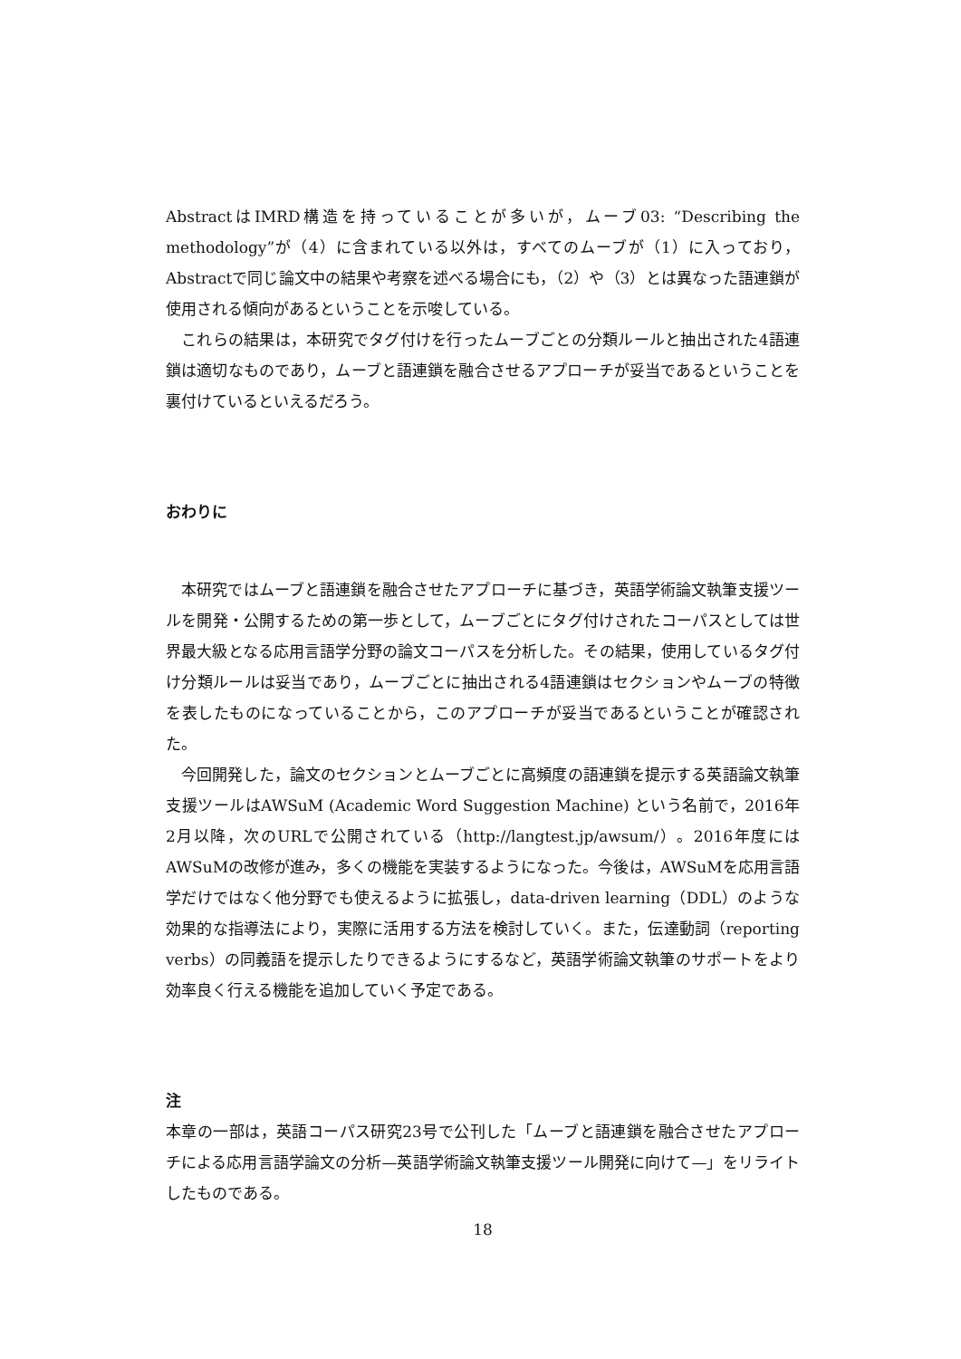AbstractはIMRD構造を持っていることが多いが，ムーブ03: “Describing the methodology”が（4）に含まれている以外は，すべてのムーブが（1）に入っており，Abstractで同じ論文中の結果や考察を述べる場合にも，（2）や（3）とは異なった語連鎖が使用される傾向があるということを示唆している。
これらの結果は，本研究でタグ付けを行ったムーブごとの分類ルールと抽出された4語連鎖は適切なものであり，ムーブと語連鎖を融合させるアプローチが妥当であるということを裏付けているといえるだろう。
おわりに
本研究ではムーブと語連鎖を融合させたアプローチに基づき，英語学術論文執筆支援ツールを開発・公開するための第一歩として，ムーブごとにタグ付けされたコーパスとしては世界最大級となる応用言語学分野の論文コーパスを分析した。その結果，使用しているタグ付け分類ルールは妥当であり，ムーブごとに抽出される4語連鎖はセクションやムーブの特徴を表したものになっていることから，このアプローチが妥当であるということが確認された。
今回開発した，論文のセクションとムーブごとに高頻度の語連鎖を提示する英語論文執筆支援ツールはAWSuM (Academic Word Suggestion Machine) という名前で，2016年2月以降，次のURLで公開されている（http://langtest.jp/awsum/）。2016年度にはAWSuMの改修が進み，多くの機能を実装するようになった。今後は，AWSuMを応用言語学だけではなく他分野でも使えるように拡張し，data-driven learning（DDL）のような効果的な指導法により，実際に活用する方法を検討していく。また，伝達動詞（reporting verbs）の同義語を提示したりできるようにするなど，英語学術論文執筆のサポートをより効率良く行える機能を追加していく予定である。
注
本章の一部は，英語コーパス研究23号で公刊した「ムーブと語連鎖を融合させたアプローチによる応用言語学論文の分析—英語学術論文執筆支援ツール開発に向けて—」をリライトしたものである。
18